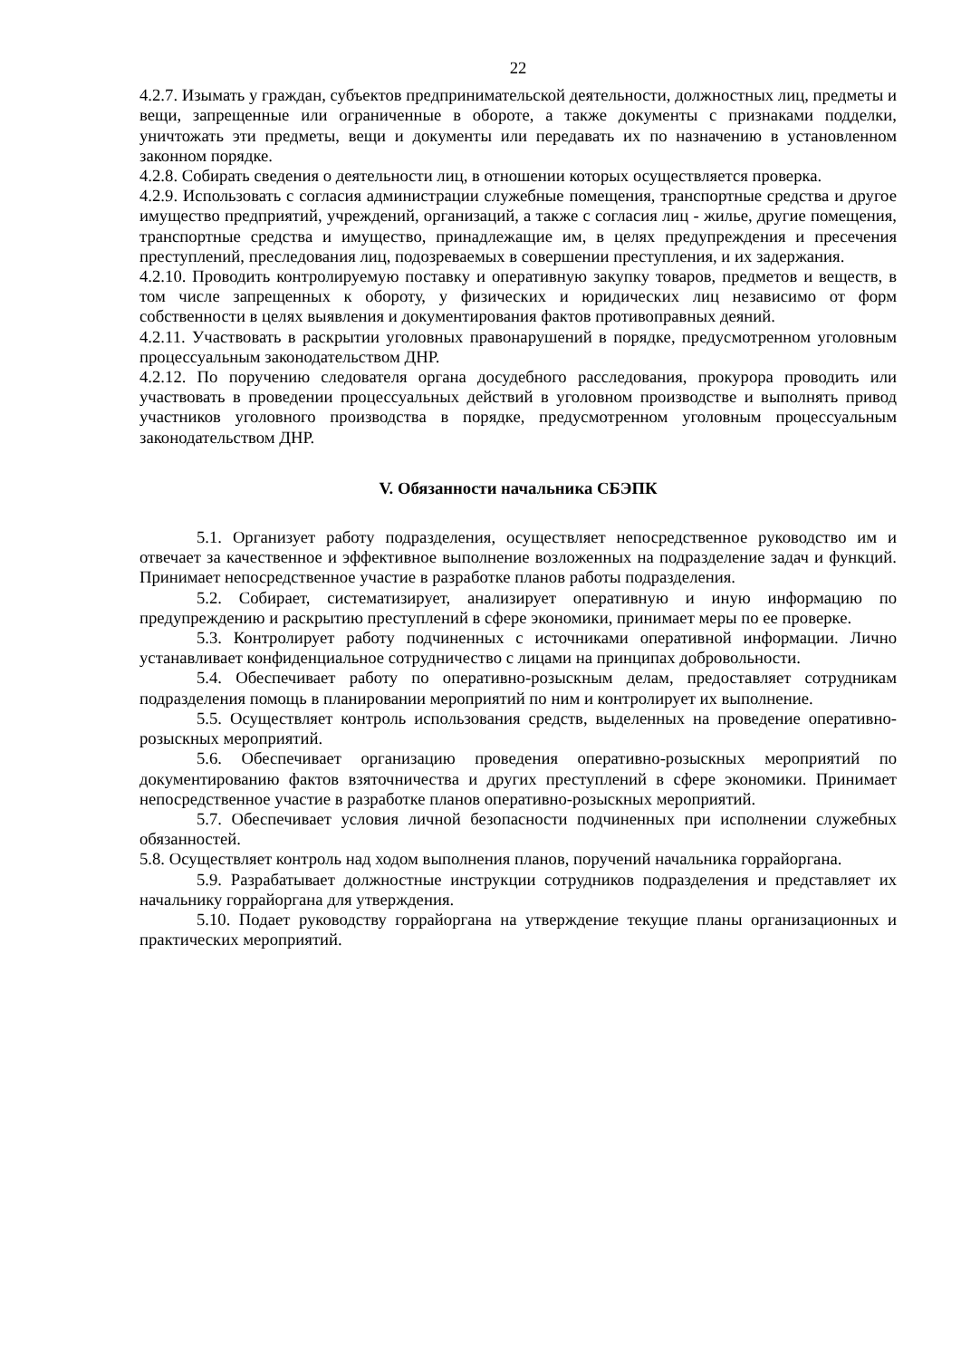22
4.2.7. Изымать у граждан, субъектов предпринимательской деятельности, должностных лиц, предметы и вещи, запрещенные или ограниченные в обороте, а также документы с признаками подделки, уничтожать эти предметы, вещи и документы или передавать их по назначению в установленном законном порядке.
4.2.8. Собирать сведения о деятельности лиц, в отношении которых осуществляется проверка.
4.2.9. Использовать с согласия администрации служебные помещения, транспортные средства и другое имущество предприятий, учреждений, организаций, а также с согласия лиц - жилье, другие помещения, транспортные средства и имущество, принадлежащие им, в целях предупреждения и пресечения преступлений, преследования лиц, подозреваемых в совершении преступления, и их задержания.
4.2.10. Проводить контролируемую поставку и оперативную закупку товаров, предметов и веществ, в том числе запрещенных к обороту, у физических и юридических лиц независимо от форм собственности в целях выявления и документирования фактов противоправных деяний.
4.2.11. Участвовать в раскрытии уголовных правонарушений в порядке, предусмотренном уголовным процессуальным законодательством ДНР.
4.2.12. По поручению следователя органа досудебного расследования, прокурора проводить или участвовать в проведении процессуальных действий в уголовном производстве и выполнять привод участников уголовного производства в порядке, предусмотренном уголовным процессуальным законодательством ДНР.
V. Обязанности начальника СБЭПК
5.1. Организует работу подразделения, осуществляет непосредственное руководство им и отвечает за качественное и эффективное выполнение возложенных на подразделение задач и функций. Принимает непосредственное участие в разработке планов работы подразделения.
5.2. Собирает, систематизирует, анализирует оперативную и иную информацию по предупреждению и раскрытию преступлений в сфере экономики, принимает меры по ее проверке.
5.3. Контролирует работу подчиненных с источниками оперативной информации. Лично устанавливает конфиденциальное сотрудничество с лицами на принципах добровольности.
5.4. Обеспечивает работу по оперативно-розыскным делам, предоставляет сотрудникам подразделения помощь в планировании мероприятий по ним и контролирует их выполнение.
5.5. Осуществляет контроль использования средств, выделенных на проведение оперативно-розыскных мероприятий.
5.6. Обеспечивает организацию проведения оперативно-розыскных мероприятий по документированию фактов взяточничества и других преступлений в сфере экономики. Принимает непосредственное участие в разработке планов оперативно-розыскных мероприятий.
5.7. Обеспечивает условия личной безопасности подчиненных при исполнении служебных обязанностей.
5.8. Осуществляет контроль над ходом выполнения планов, поручений начальника горрайоргана.
5.9. Разрабатывает должностные инструкции сотрудников подразделения и представляет их начальнику горрайоргана для утверждения.
5.10. Подает руководству горрайоргана на утверждение текущие планы организационных и практических мероприятий.